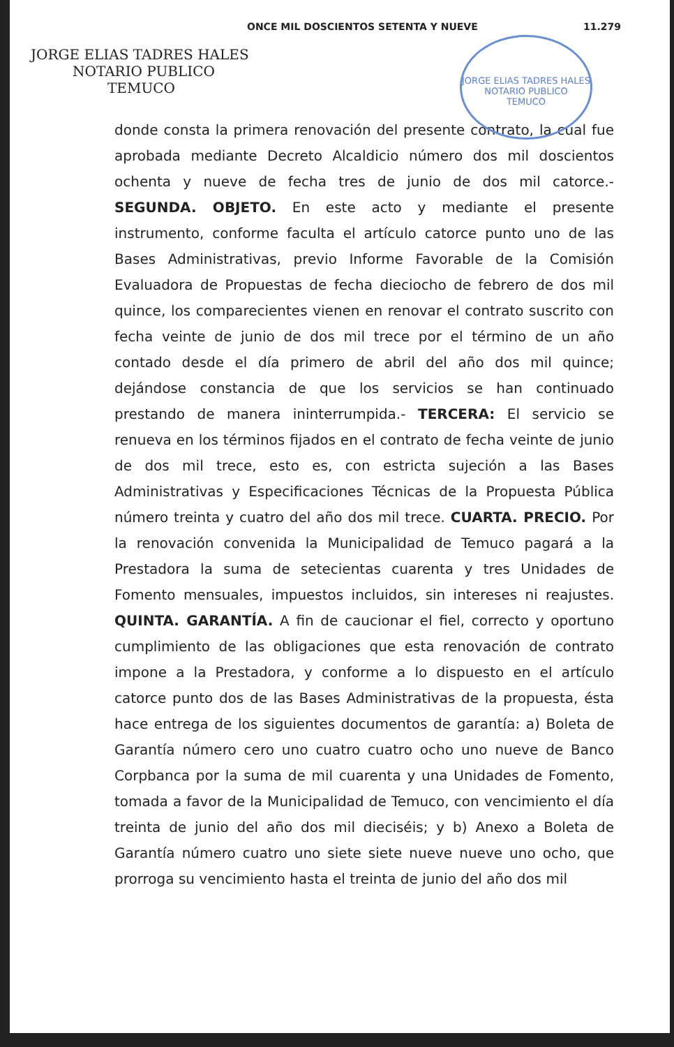ONCE MIL DOSCIENTOS SETENTA Y NUEVE 11.279
JORGE ELIAS TADRES HALES
NOTARIO PUBLICO
TEMUCO
JORGE ELIAS TADRES HALES
NOTARIO PUBLICO
TEMUCO
donde consta la primera renovación del presente contrato, la cual fue aprobada mediante Decreto Alcaldicio número dos mil doscientos ochenta y nueve de fecha tres de junio de dos mil catorce.- SEGUNDA. OBJETO. En este acto y mediante el presente instrumento, conforme faculta el artículo catorce punto uno de las Bases Administrativas, previo Informe Favorable de la Comisión Evaluadora de Propuestas de fecha dieciocho de febrero de dos mil quince, los comparecientes vienen en renovar el contrato suscrito con fecha veinte de junio de dos mil trece por el término de un año contado desde el día primero de abril del año dos mil quince; dejándose constancia de que los servicios se han continuado prestando de manera ininterrumpida.- TERCERA: El servicio se renueva en los términos fijados en el contrato de fecha veinte de junio de dos mil trece, esto es, con estricta sujeción a las Bases Administrativas y Especificaciones Técnicas de la Propuesta Pública número treinta y cuatro del año dos mil trece. CUARTA. PRECIO. Por la renovación convenida la Municipalidad de Temuco pagará a la Prestadora la suma de setecientas cuarenta y tres Unidades de Fomento mensuales, impuestos incluidos, sin intereses ni reajustes. QUINTA. GARANTÍA. A fin de caucionar el fiel, correcto y oportuno cumplimiento de las obligaciones que esta renovación de contrato impone a la Prestadora, y conforme a lo dispuesto en el artículo catorce punto dos de las Bases Administrativas de la propuesta, ésta hace entrega de los siguientes documentos de garantía: a) Boleta de Garantía número cero uno cuatro cuatro ocho uno nueve de Banco Corpbanca por la suma de mil cuarenta y una Unidades de Fomento, tomada a favor de la Municipalidad de Temuco, con vencimiento el día treinta de junio del año dos mil dieciséis; y b) Anexo a Boleta de Garantía número cuatro uno siete siete nueve nueve uno ocho, que prorroga su vencimiento hasta el treinta de junio del año dos mil